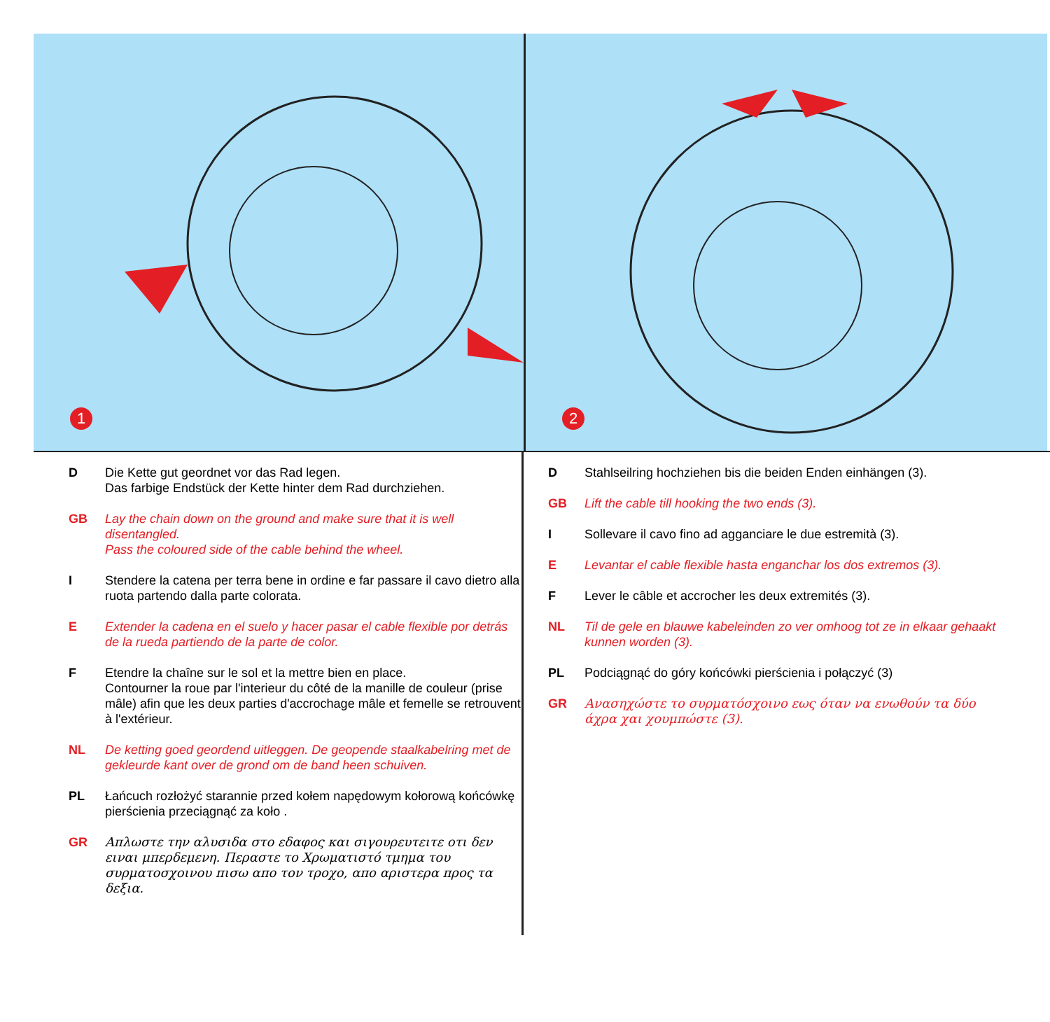1
2
D Die Kette gut geordnet vor das Rad legen.
Das farbige Endstück der Kette hinter dem Rad durchziehen.
GB Lay the chain down on the ground and make sure that it is well disentangled.
Pass the coloured side of the cable behind the wheel.
I Stendere la catena per terra bene in ordine e far passare il cavo dietro alla ruota partendo dalla parte colorata.
E Extender la cadena en el suelo y hacer pasar el cable flexible por detrás de la rueda partiendo de la parte de color.
F Etendre la chaîne sur le sol et la mettre bien en place.
Contourner la roue par l'interieur du côté de la manille de couleur (prise mâle) afin que les deux parties d'accrochage mâle et femelle se retrouvent à l'extérieur.
NL De ketting goed geordend uitleggen. De geopende staalkabelring met de gekleurde kant over de grond om de band heen schuiven.
PL Łańcuch rozłożyć starannie przed kołem napędowym kołorową końcówkę pierścienia przeciągnąć za koło .
GR Απλωστε την αλυσιδα στο εδαφος και σιγουρευτειτε οτι δεν ειναι μπερδεμενη. Περαστε το Χρωματιστό τμημα του συρματοσχοινου πισω απο τον τροχο, απο αριστερα προς τα δεξια.
D Stahlseilring hochziehen bis die beiden Enden einhängen (3).
GB Lift the cable till hooking the two ends (3).
I Sollevare il cavo fino ad agganciare le due estremità (3).
E Levantar el cable flexible hasta enganchar los dos extremos (3).
F Lever le câble et accrocher les deux extremités (3).
NL Til de gele en blauwe kabeleinden zo ver omhoog tot ze in elkaar gehaakt kunnen worden (3).
PL Podciągnąć do góry końcówki pierścienia i połączyć (3)
GR Ανασηχώστε το συρματόσχοινο εως όταν να ενωθούν τα δύο άχρα χαι χουμπώστε (3).